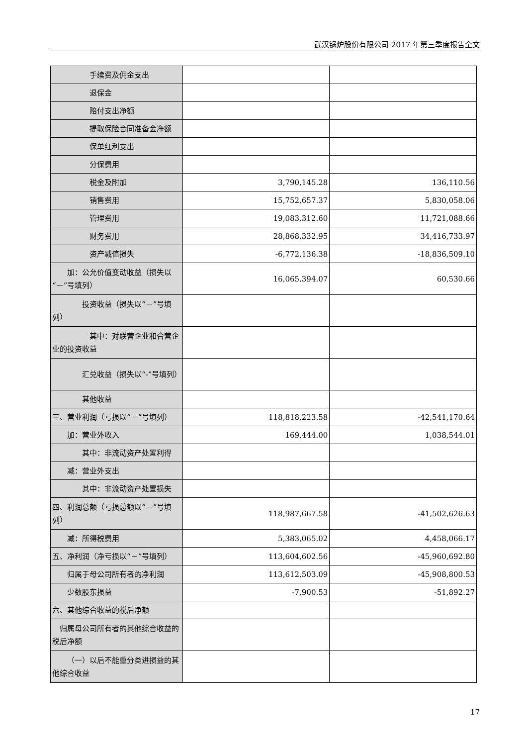武汉锅炉股份有限公司 2017 年第三季度报告全文
| 手续费及佣金支出 | | |
| 退保金 | | |
| 赔付支出净额 | | |
| 提取保险合同准备金净额 | | |
| 保单红利支出 | | |
| 分保费用 | | |
| 税金及附加 | 3,790,145.28 | 136,110.56 |
| 销售费用 | 15,752,657.37 | 5,830,058.06 |
| 管理费用 | 19,083,312.60 | 11,721,088.66 |
| 财务费用 | 28,868,332.95 | 34,416,733.97 |
| 资产减值损失 | -6,772,136.38 | -18,836,509.10 |
| 加：公允价值变动收益（损失以“－”号填列） | 16,065,394.07 | 60,530.66 |
| 投资收益（损失以“－”号填列） | | |
| 其中：对联营企业和合营企业的投资收益 | | |
| 汇兑收益（损失以“-”号填列） | | |
| 其他收益 | | |
| 三、营业利润（亏损以“－”号填列） | 118,818,223.58 | -42,541,170.64 |
| 加：营业外收入 | 169,444.00 | 1,038,544.01 |
| 其中：非流动资产处置利得 | | |
| 减：营业外支出 | | |
| 其中：非流动资产处置损失 | | |
| 四、利润总额（亏损总额以“－”号填列） | 118,987,667.58 | -41,502,626.63 |
| 减：所得税费用 | 5,383,065.02 | 4,458,066.17 |
| 五、净利润（净亏损以“－”号填列） | 113,604,602.56 | -45,960,692.80 |
| 归属于母公司所有者的净利润 | 113,612,503.09 | -45,908,800.53 |
| 少数股东损益 | -7,900.53 | -51,892.27 |
| 六、其他综合收益的税后净额 | | |
| 归属母公司所有者的其他综合收益的税后净额 | | |
| （一）以后不能重分类进损益的其他综合收益 | | |
17